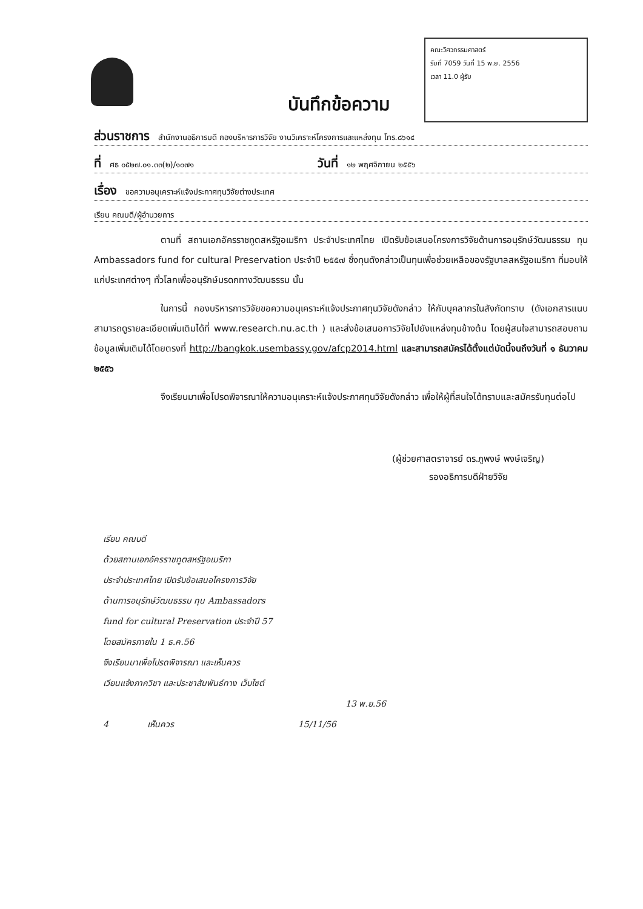คณะวิศวกรรมศาสตร์
รับที่ 7059 วันที่ 15 พ.ย. 2556
เวลา 11.0 ผู้รับ
บันทึกข้อความ
ส่วนราชการ สำนักงานอธิการบดี กองบริหารการวิจัย งานวิเคราะห์โครงการและแหล่งทุน โทร.๘๖๑๔
ที่ ศธ ๐๕๒๗.๐๑.๓๓(๒)/๑๐๗๑ วันที่ ๑๒ พฤศจิกายน ๒๕๕๖
เรื่อง ขอความอนุเคราะห์แจ้งประกาศทุนวิจัยต่างประเทศ
เรียน คณบดี/ผู้อำนวยการ
ตามที่ สถานเอกอัครราชทูตสหรัฐอเมริกา ประจำประเทศไทย เปิดรับข้อเสนอโครงการวิจัยด้านการอนุรักษ์วัฒนธรรม ทุน Ambassadors fund for cultural Preservation ประจำปี ๒๕๕๗ ซึ่งทุนดังกล่าวเป็นทุนเพื่อช่วยเหลือของรัฐบาลสหรัฐอเมริกา ที่มอบให้แก่ประเทศต่างๆ ทั่วโลกเพื่ออนุรักษ์มรดกทางวัฒนธรรม นั้น
ในการนี้ กองบริหารการวิจัยขอความอนุเคราะห์แจ้งประกาศทุนวิจัยดังกล่าว ให้กับบุคลากรในสังกัดทราบ (ดังเอกสารแนบ สามารถดูรายละเอียดเพิ่มเติมได้ที่ www.research.nu.ac.th ) และส่งข้อเสนอการวิจัยไปยังแหล่งทุนข้างต้น โดยผู้สนใจสามารถสอบถามข้อมูลเพิ่มเติมได้โดยตรงที่ http://bangkok.usembassy.gov/afcp2014.html และสามารถสมัครได้ตั้งแต่บัดนี้จนถึงวันที่ ๑ ธันวาคม ๒๕๕๖
จึงเรียนมาเพื่อโปรดพิจารณาให้ความอนุเคราะห์แจ้งประกาศทุนวิจัยดังกล่าว เพื่อให้ผู้ที่สนใจได้ทราบและสมัครรับทุนต่อไป
(ผู้ช่วยศาสตราจารย์ ดร.ภูพงษ์ พงษ์เจริญ)
รองอธิการบดีฝ่ายวิจัย
เรียน คณบดี
ด้วยสถานเอกอัครราชทูตสหรัฐอเมริกา
ประจำประเทศไทย เปิดรับข้อเสนอโครงการวิจัย
ด้านการอนุรักษ์วัฒนธรรม ทุน Ambassadors
fund for cultural Preservation ประจำปี 57
โดยสมัครภายใน 1 ธ.ค.56
จึงเรียนมาเพื่อโปรดพิจารณา และเห็นควร
เวียนแจ้งภาควิชา และประชาสัมพันธ์ทาง เว็บไซต์
13 พ.ย.56
4 เห็นควร 15/11/56